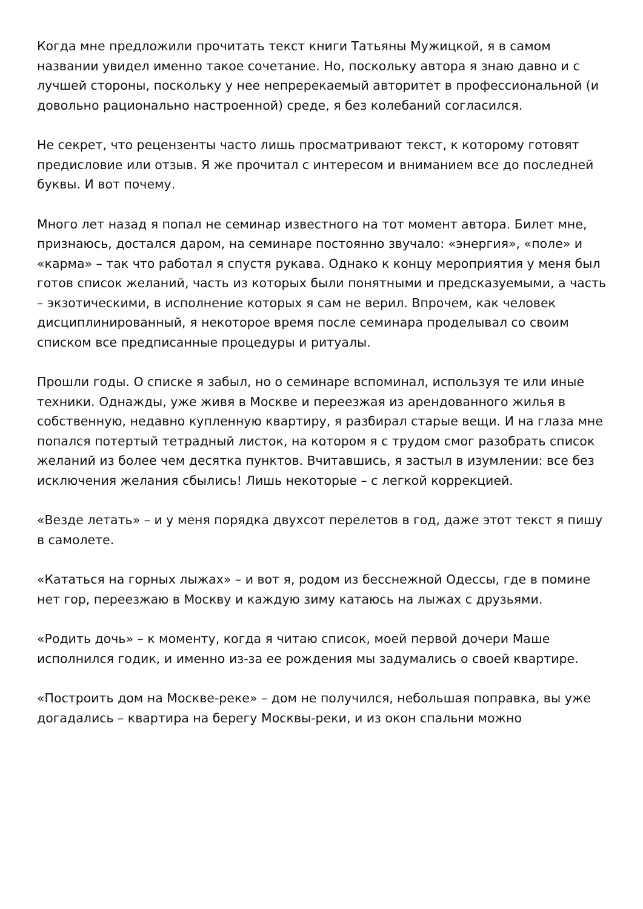Когда мне предложили прочитать текст книги Татьяны Мужицкой, я в самом названии увидел именно такое сочетание. Но, поскольку автора я знаю давно и с лучшей стороны, поскольку у нее непререкаемый авторитет в профессиональной (и довольно рационально настроенной) среде, я без колебаний согласился.
Не секрет, что рецензенты часто лишь просматривают текст, к которому готовят предисловие или отзыв. Я же прочитал с интересом и вниманием все до последней буквы. И вот почему.
Много лет назад я попал не семинар известного на тот момент автора. Билет мне, признаюсь, достался даром, на семинаре постоянно звучало: «энергия», «поле» и «карма» – так что работал я спустя рукава. Однако к концу мероприятия у меня был готов список желаний, часть из которых были понятными и предсказуемыми, а часть – экзотическими, в исполнение которых я сам не верил. Впрочем, как человек дисциплинированный, я некоторое время после семинара проделывал со своим списком все предписанные процедуры и ритуалы.
Прошли годы. О списке я забыл, но о семинаре вспоминал, используя те или иные техники. Однажды, уже живя в Москве и переезжая из арендованного жилья в собственную, недавно купленную квартиру, я разбирал старые вещи. И на глаза мне попался потертый тетрадный листок, на котором я с трудом смог разобрать список желаний из более чем десятка пунктов. Вчитавшись, я застыл в изумлении: все без исключения желания сбылись! Лишь некоторые – с легкой коррекцией.
«Везде летать» – и у меня порядка двухсот перелетов в год, даже этот текст я пишу в самолете.
«Кататься на горных лыжах» – и вот я, родом из бесснежной Одессы, где в помине нет гор, переезжаю в Москву и каждую зиму катаюсь на лыжах с друзьями.
«Родить дочь» – к моменту, когда я читаю список, моей первой дочери Маше исполнился годик, и именно из-за ее рождения мы задумались о своей квартире.
«Построить дом на Москве-реке» – дом не получился, небольшая поправка, вы уже догадались – квартира на берегу Москвы-реки, и из окон спальни можно